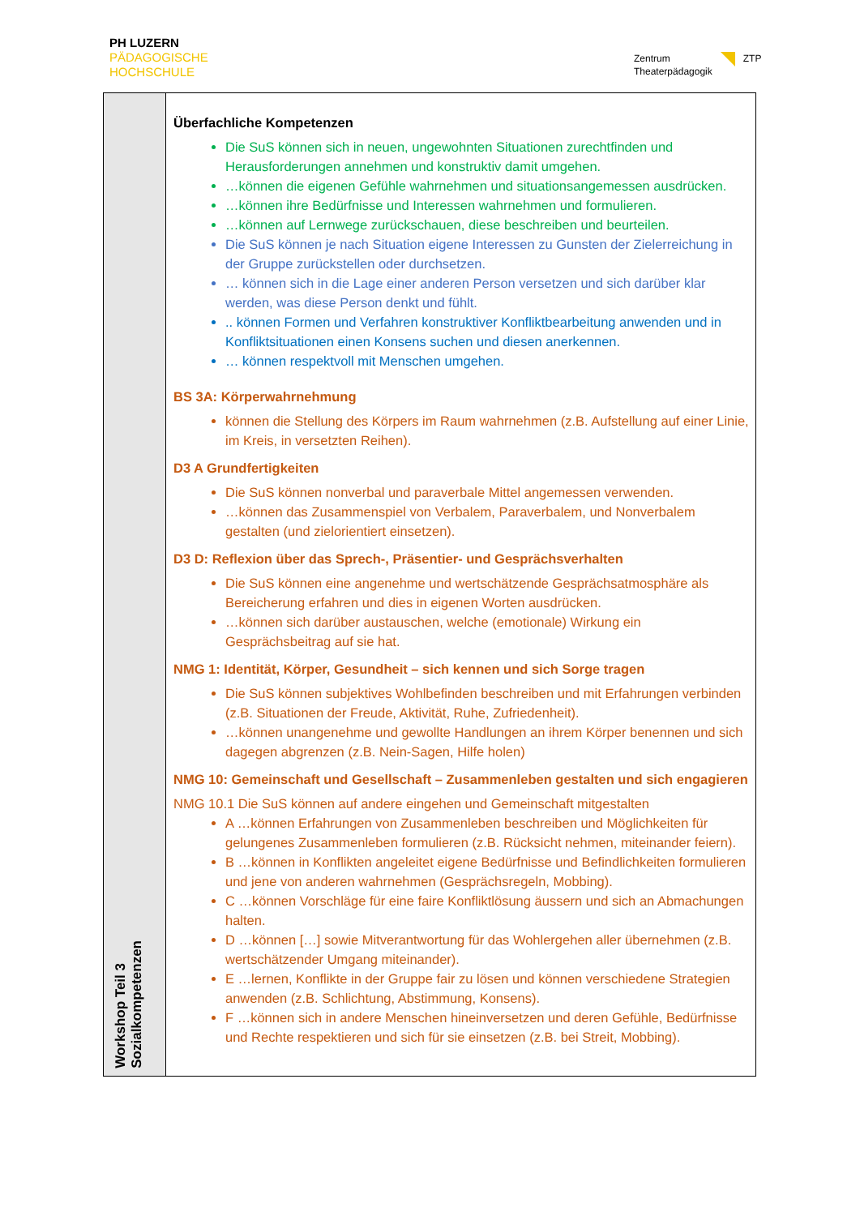PH LUZERN
PÄDAGOGISCHE
HOCHSCHULE
Zentrum
Theaterpädagogik
ZTP
| Workshop Teil 3 Sozialkompetenzen | Überfachliche Kompetenzen Die SuS können sich in neuen, ungewohnten Situationen zurechtfinden und Herausforderungen annehmen und konstruktiv damit umgehen. …können die eigenen Gefühle wahrnehmen und situationsangemessen ausdrücken. …können ihre Bedürfnisse und Interessen wahrnehmen und formulieren. …können auf Lernwege zurückschauen, diese beschreiben und beurteilen. Die SuS können je nach Situation eigene Interessen zu Gunsten der Zielerreichung in der Gruppe zurückstellen oder durchsetzen. … können sich in die Lage einer anderen Person versetzen und sich darüber klar werden, was diese Person denkt und fühlt. .. können Formen und Verfahren konstruktiver Konfliktbearbeitung anwenden und in Konfliktsituationen einen Konsens suchen und diesen anerkennen. … können respektvoll mit Menschen umgehen. BS 3A: Körperwahrnehmung können die Stellung des Körpers im Raum wahrnehmen (z.B. Aufstellung auf einer Linie, im Kreis, in versetzten Reihen). D3 A Grundfertigkeiten Die SuS können nonverbal und paraverbale Mittel angemessen verwenden. …können das Zusammenspiel von Verbalem, Paraverbalem, und Nonverbalem gestalten (und zielorientiert einsetzen). D3 D: Reflexion über das Sprech-, Präsentier- und Gesprächsverhalten Die SuS können eine angenehme und wertschätzende Gesprächsatmosphäre als Bereicherung erfahren und dies in eigenen Worten ausdrücken. …können sich darüber austauschen, welche (emotionale) Wirkung ein Gesprächsbeitrag auf sie hat. NMG 1: Identität, Körper, Gesundheit – sich kennen und sich Sorge tragen Die SuS können subjektives Wohlbefinden beschreiben und mit Erfahrungen verbinden (z.B. Situationen der Freude, Aktivität, Ruhe, Zufriedenheit). …können unangenehme und gewollte Handlungen an ihrem Körper benennen und sich dagegen abgrenzen (z.B. Nein-Sagen, Hilfe holen) NMG 10: Gemeinschaft und Gesellschaft – Zusammenleben gestalten und sich engagieren NMG 10.1 Die SuS können auf andere eingehen und Gemeinschaft mitgestalten A …können Erfahrungen von Zusammenleben beschreiben und Möglichkeiten für gelungenes Zusammenleben formulieren (z.B. Rücksicht nehmen, miteinander feiern). B …können in Konflikten angeleitet eigene Bedürfnisse und Befindlichkeiten formulieren und jene von anderen wahrnehmen (Gesprächsregeln, Mobbing). C …können Vorschläge für eine faire Konfliktlösung äussern und sich an Abmachungen halten. D …können […] sowie Mitverantwortung für das Wohlergehen aller übernehmen (z.B. wertschätzender Umgang miteinander). E …lernen, Konflikte in der Gruppe fair zu lösen und können verschiedene Strategien anwenden (z.B. Schlichtung, Abstimmung, Konsens). F …können sich in andere Menschen hineinversetzen und deren Gefühle, Bedürfnisse und Rechte respektieren und sich für sie einsetzen (z.B. bei Streit, Mobbing). |